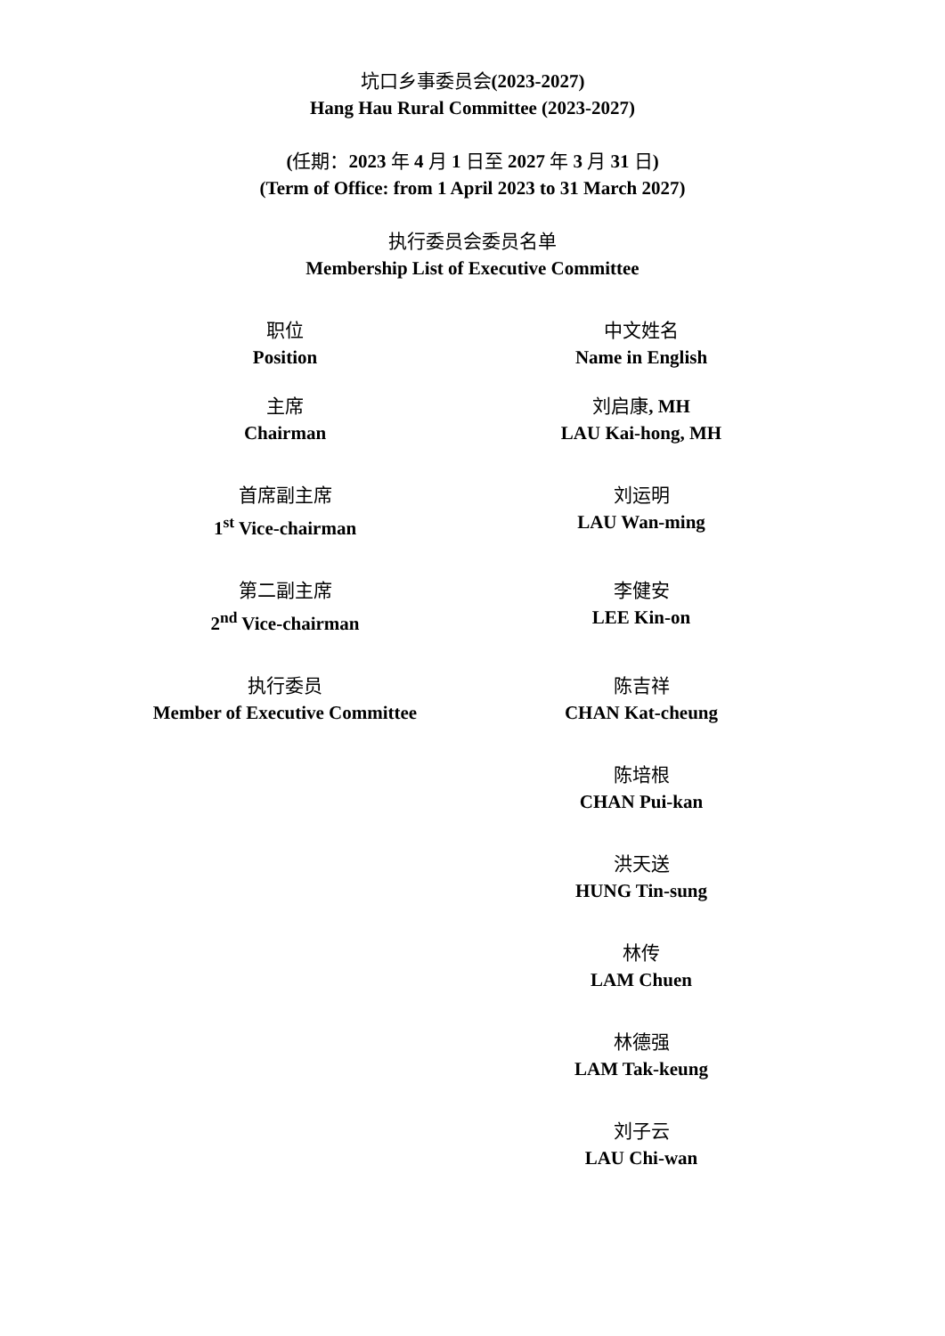坑口乡事委员会(2023-2027)
Hang Hau Rural Committee (2023-2027)
(任期：2023 年 4 月 1 日至 2027 年 3 月 31 日)
(Term of Office: from 1 April 2023 to 31 March 2027)
执行委员会委员名单
Membership List of Executive Committee
| 职位 Position | 中文姓名 Name in English |
| 主席 Chairman | 刘启康 , MH LAU Kai-hong, MH |
| 首席副主席 1<sup>st</sup> Vice-chairman | 刘运明 LAU Wan-ming |
| 第二副主席 2<sup>nd</sup> Vice-chairman | 李健安 LEE Kin-on |
| 执行委员 Member of Executive Committee | 陈吉祥 CHAN Kat-cheung |
| | 陈培根 CHAN Pui-kan |
| | 洪天送 HUNG Tin-sung |
| | 林传 LAM Chuen |
| | 林德强 LAM Tak-keung |
| | 刘子云 LAU Chi-wan |